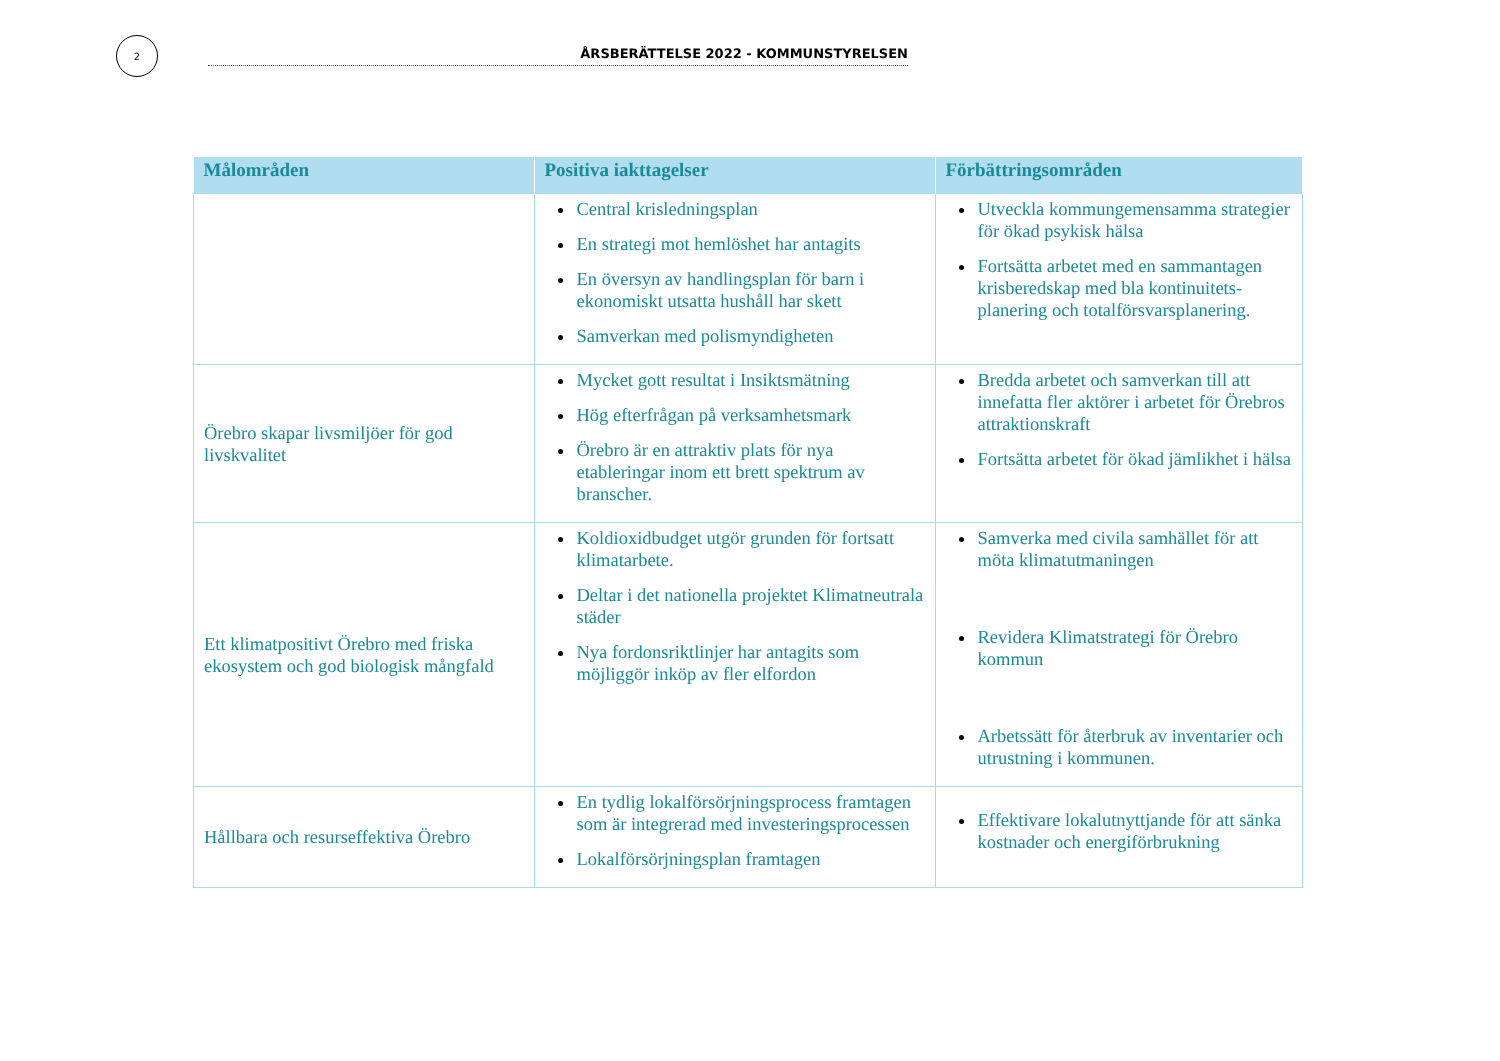2
ÅRSBERÄTTELSE 2022 - KOMMUNSTYRELSEN
| Målområden | Positiva iakttagelser | Förbättringsområden |
| --- | --- | --- |
| | Central krisledningsplan En strategi mot hemlöshet har antagits En översyn av handlingsplan för barn i ekonomiskt utsatta hushåll har skett Samverkan med polismyndigheten | Utveckla kommungemensamma strategier för ökad psykisk hälsa Fortsätta arbetet med en sammantagen krisberedskap med bla kontinuitets-planering och totalförsvarsplanering. |
| Örebro skapar livsmiljöer för god livskvalitet | Mycket gott resultat i Insiktsmätning Hög efterfrågan på verksamhetsmark Örebro är en attraktiv plats för nya etableringar inom ett brett spektrum av branscher. | Bredda arbetet och samverkan till att innefatta fler aktörer i arbetet för Örebros attraktionskraft Fortsätta arbetet för ökad jämlikhet i hälsa |
| Ett klimatpositivt Örebro med friska ekosystem och god biologisk mångfald | Koldioxidbudget utgör grunden för fortsatt klimatarbete. Deltar i det nationella projektet Klimatneutrala städer Nya fordonsriktlinjer har antagits som möjliggör inköp av fler elfordon | Samverka med civila samhället för att möta klimatutmaningen Revidera Klimatstrategi för Örebro kommun Arbetssätt för återbruk av inventarier och utrustning i kommunen. |
| Hållbara och resurseffektiva Örebro | En tydlig lokalförsörjningsprocess framtagen som är integrerad med investeringsprocessen Lokalförsörjningsplan framtagen | Effektivare lokalutnyttjande för att sänka kostnader och energiförbrukning |